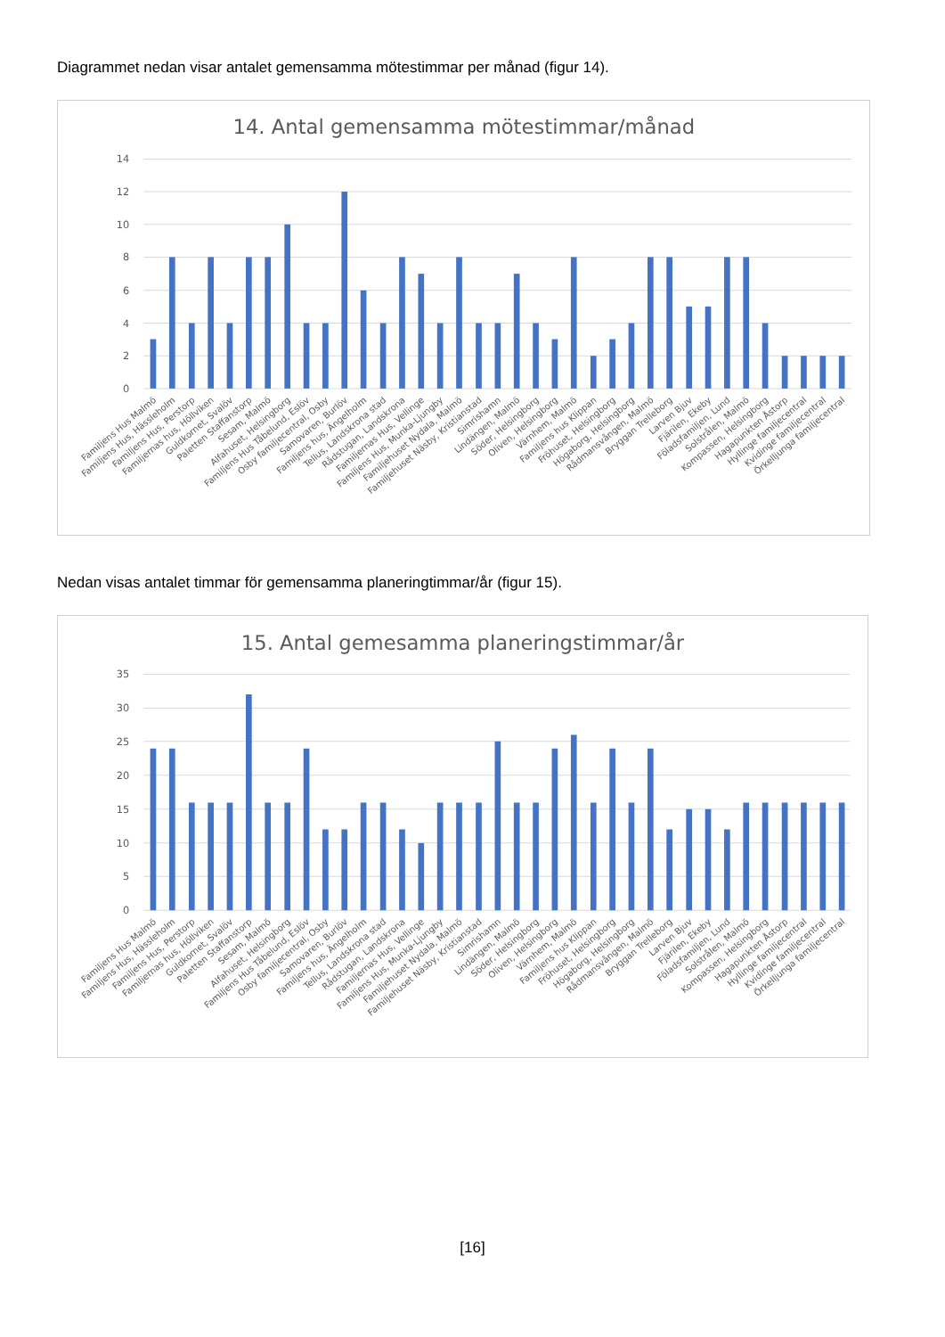Diagrammet nedan visar antalet gemensamma mötestimmar per månad (figur 14).
14. Antal gemensamma mötestimmar/månad
0
2
4
6
8
10
12
14
Familjens Hus Malmö
Familjens Hus, Hässleholm
Familjens Hus, Perstorp
Familjernas hus, Höllviken
Guldkornet, Svalöv
Paletten Staffanstorp
Sesam, Malmö
Alfahuset, Helsingborg
Familjens Hus Tåbelund, Eslöv
Osby familjecentral, Osby
Samovaren, Burlöv
Familjens hus, Ängelholm
Tellus, Landskrona stad
Rådstugan, Landskrona
Familjernas Hus, Vellinge
Familjens Hus, Munka-Ljungby
Familjehuset Nydala, Malmö
Familjehuset Näsby, Kristianstad
Simrishamn
Lindängen, Malmö
Söder, Helsingborg
Oliven, Helsingborg
Värnhem, Malmö
Familjens hus Klippan
Fröhuset, Helsingborg
Högaborg, Helsingborg
Rådmansvången, Malmö
Bryggan Trelleborg
Larven Bjuv
Fjärilen, Ekeby
Föladsfamiljen, Lund
Solstrålen, Malmö
Kompassen, Helsingborg
Hagapunkten Åstorp
Hyllinge familjecentral
Kvidinge familjecentral
Örkelljunga familjecentral
Nedan visas antalet timmar för gemensamma planeringtimmar/år (figur 15).
15. Antal gemesamma planeringstimmar/år
0
5
10
15
20
25
30
35
Familjens Hus Malmö
Familjens Hus, Hässleholm
Familjens Hus, Perstorp
Familjernas hus, Höllviken
Guldkornet, Svalöv
Paletten Staffanstorp
Sesam, Malmö
Alfahuset, Helsingborg
Familjens Hus Tåbelund, Eslöv
Osby familjecentral, Osby
Samovaren, Burlöv
Familjens hus, Ängelholm
Tellus, Landskrona stad
Rådstugan, Landskrona
Familjernas Hus, Vellinge
Familjens Hus, Munka-Ljungby
Familjehuset Nydala, Malmö
Familjehuset Näsby, Kristianstad
Simrishamn
Lindängen, Malmö
Söder, Helsingborg
Oliven, Helsingborg
Värnhem, Malmö
Familjens hus Klippan
Fröhuset, Helsingborg
Högaborg, Helsingborg
Rådmansvången, Malmö
Bryggan Trelleborg
Larven Bjuv
Fjärilen, Ekeby
Föladsfamiljen, Lund
Solstrålen, Malmö
Kompassen, Helsingborg
Hagapunkten Åstorp
Hyllinge familjecentral
Kvidinge familjecentral
Örkelljunga familjecentral
[16]